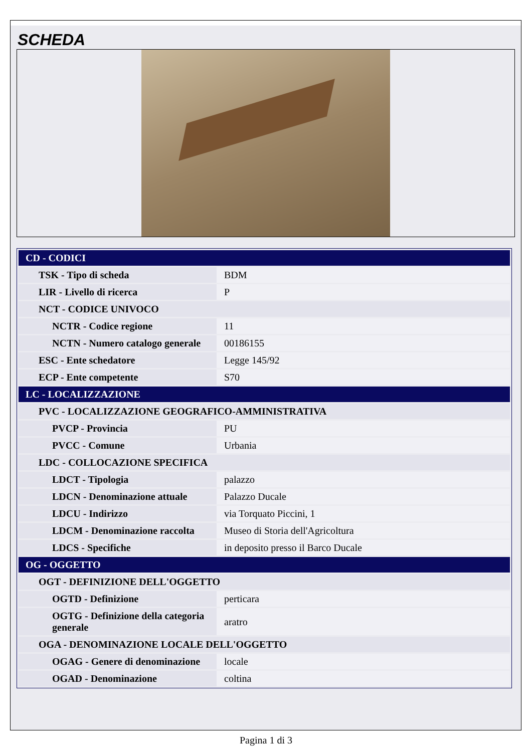SCHEDA
| CD - CODICI | |
| TSK - Tipo di scheda | BDM |
| LIR - Livello di ricerca | P |
| NCT - CODICE UNIVOCO | |
| NCTR - Codice regione | 11 |
| NCTN - Numero catalogo generale | 00186155 |
| ESC - Ente schedatore | Legge 145/92 |
| ECP - Ente competente | S70 |
| LC - LOCALIZZAZIONE | |
| PVC - LOCALIZZAZIONE GEOGRAFICO-AMMINISTRATIVA | |
| PVCP - Provincia | PU |
| PVCC - Comune | Urbania |
| LDC - COLLOCAZIONE SPECIFICA | |
| LDCT - Tipologia | palazzo |
| LDCN - Denominazione attuale | Palazzo Ducale |
| LDCU - Indirizzo | via Torquato Piccini, 1 |
| LDCM - Denominazione raccolta | Museo di Storia dell'Agricoltura |
| LDCS - Specifiche | in deposito presso il Barco Ducale |
| OG - OGGETTO | |
| OGT - DEFINIZIONE DELL'OGGETTO | |
| OGTD - Definizione | perticara |
| OGTG - Definizione della categoria generale | aratro |
| OGA - DENOMINAZIONE LOCALE DELL'OGGETTO | |
| OGAG - Genere di denominazione | locale |
| OGAD - Denominazione | coltina |
Pagina 1 di 3